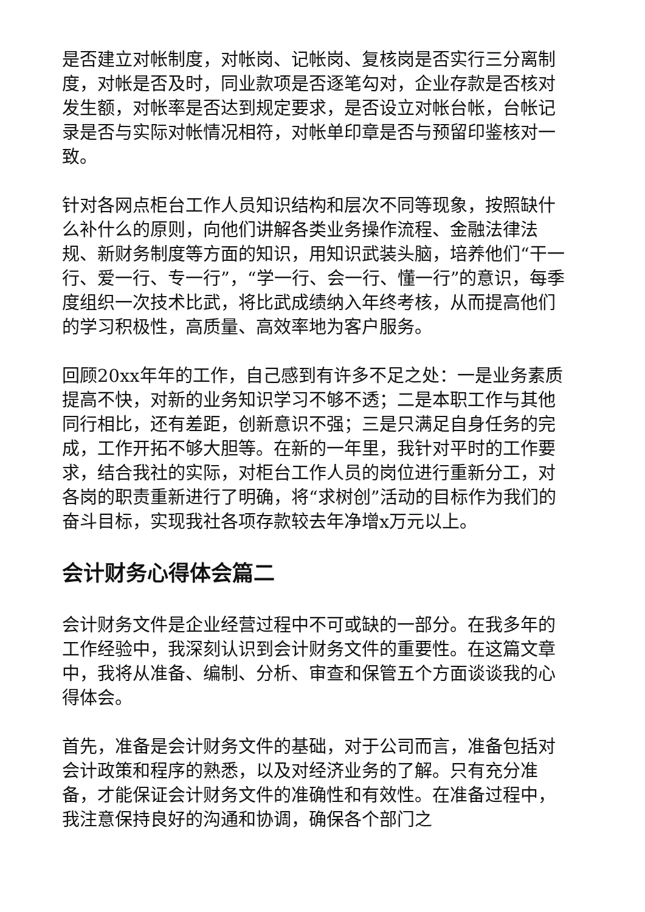是否建立对帐制度，对帐岗、记帐岗、复核岗是否实行三分离制度，对帐是否及时，同业款项是否逐笔勾对，企业存款是否核对发生额，对帐率是否达到规定要求，是否设立对帐台帐，台帐记录是否与实际对帐情况相符，对帐单印章是否与预留印鉴核对一致。
针对各网点柜台工作人员知识结构和层次不同等现象，按照缺什么补什么的原则，向他们讲解各类业务操作流程、金融法律法规、新财务制度等方面的知识，用知识武装头脑，培养他们“干一行、爱一行、专一行”，“学一行、会一行、懂一行”的意识，每季度组织一次技术比武，将比武成绩纳入年终考核，从而提高他们的学习积极性，高质量、高效率地为客户服务。
回顾20xx年年的工作，自己感到有许多不足之处：一是业务素质提高不快，对新的业务知识学习不够不透；二是本职工作与其他同行相比，还有差距，创新意识不强；三是只满足自身任务的完成，工作开拓不够大胆等。在新的一年里，我针对平时的工作要求，结合我社的实际，对柜台工作人员的岗位进行重新分工，对各岗的职责重新进行了明确，将“求树创”活动的目标作为我们的奋斗目标，实现我社各项存款较去年净增x万元以上。
会计财务心得体会篇二
会计财务文件是企业经营过程中不可或缺的一部分。在我多年的工作经验中，我深刻认识到会计财务文件的重要性。在这篇文章中，我将从准备、编制、分析、审查和保管五个方面谈谈我的心得体会。
首先，准备是会计财务文件的基础，对于公司而言，准备包括对会计政策和程序的熟悉，以及对经济业务的了解。只有充分准备，才能保证会计财务文件的准确性和有效性。在准备过程中，我注意保持良好的沟通和协调，确保各个部门之